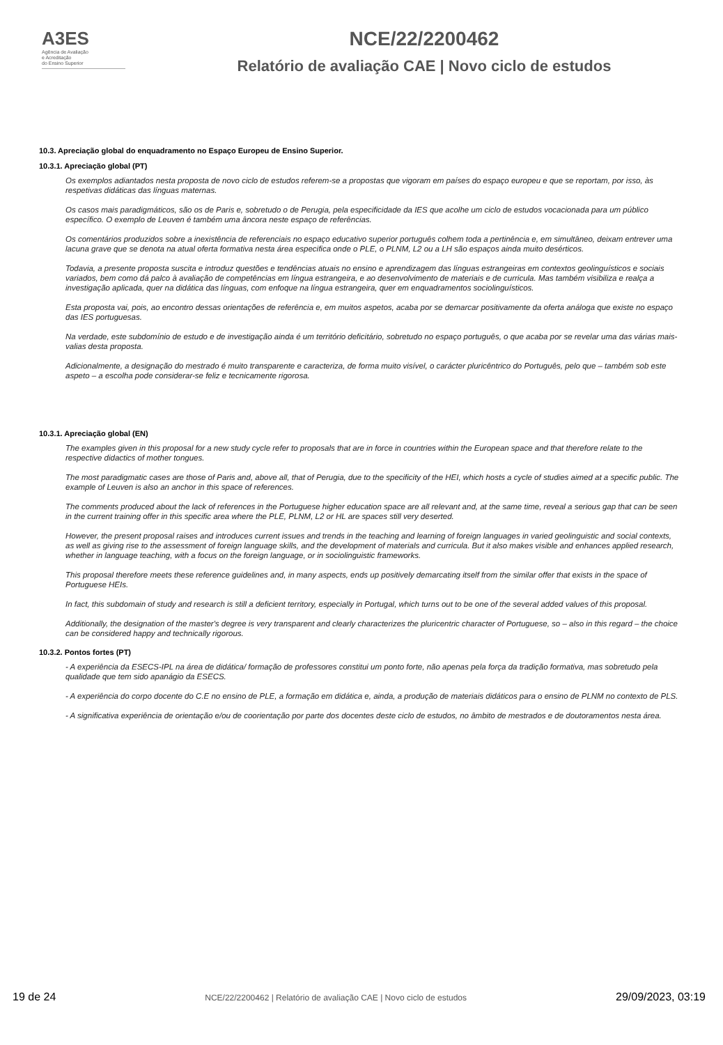A3ES
Agência de Avaliação
e Acreditação
do Ensino Superior
NCE/22/2200462
Relatório de avaliação CAE | Novo ciclo de estudos
10.3. Apreciação global do enquadramento no Espaço Europeu de Ensino Superior.
10.3.1. Apreciação global (PT)
Os exemplos adiantados nesta proposta de novo ciclo de estudos referem-se a propostas que vigoram em países do espaço europeu e que se reportam, por isso, às respetivas didáticas das línguas maternas.
Os casos mais paradigmáticos, são os de Paris e, sobretudo o de Perugia, pela especificidade da IES que acolhe um ciclo de estudos vocacionada para um público específico. O exemplo de Leuven é também uma âncora neste espaço de referências.
Os comentários produzidos sobre a inexistência de referenciais no espaço educativo superior português colhem toda a pertinência e, em simultâneo, deixam entrever uma lacuna grave que se denota na atual oferta formativa nesta área especifica onde o PLE, o PLNM, L2 ou a LH são espaços ainda muito desérticos.
Todavia, a presente proposta suscita e introduz questões e tendências atuais no ensino e aprendizagem das línguas estrangeiras em contextos geolinguísticos e sociais variados, bem como dá palco à avaliação de competências em língua estrangeira, e ao desenvolvimento de materiais e de curricula. Mas também visibiliza e realça a investigação aplicada, quer na didática das línguas, com enfoque na língua estrangeira, quer em enquadramentos sociolinguísticos.
Esta proposta vai, pois, ao encontro dessas orientações de referência e, em muitos aspetos, acaba por se demarcar positivamente da oferta análoga que existe no espaço das IES portuguesas.
Na verdade, este subdomínio de estudo e de investigação ainda é um território deficitário, sobretudo no espaço português, o que acaba por se revelar uma das várias mais-valias desta proposta.
Adicionalmente, a designação do mestrado é muito transparente e caracteriza, de forma muito visível, o carácter pluricêntrico do Português, pelo que – também sob este aspeto – a escolha pode considerar-se feliz e tecnicamente rigorosa.
10.3.1. Apreciação global (EN)
The examples given in this proposal for a new study cycle refer to proposals that are in force in countries within the European space and that therefore relate to the respective didactics of mother tongues.
The most paradigmatic cases are those of Paris and, above all, that of Perugia, due to the specificity of the HEI, which hosts a cycle of studies aimed at a specific public. The example of Leuven is also an anchor in this space of references.
The comments produced about the lack of references in the Portuguese higher education space are all relevant and, at the same time, reveal a serious gap that can be seen in the current training offer in this specific area where the PLE, PLNM, L2 or HL are spaces still very deserted.
However, the present proposal raises and introduces current issues and trends in the teaching and learning of foreign languages in varied geolinguistic and social contexts, as well as giving rise to the assessment of foreign language skills, and the development of materials and curricula. But it also makes visible and enhances applied research, whether in language teaching, with a focus on the foreign language, or in sociolinguistic frameworks.
This proposal therefore meets these reference guidelines and, in many aspects, ends up positively demarcating itself from the similar offer that exists in the space of Portuguese HEIs.
In fact, this subdomain of study and research is still a deficient territory, especially in Portugal, which turns out to be one of the several added values of this proposal.
Additionally, the designation of the master's degree is very transparent and clearly characterizes the pluricentric character of Portuguese, so – also in this regard – the choice can be considered happy and technically rigorous.
10.3.2. Pontos fortes (PT)
- A experiência da ESECS-IPL na área de didática/ formação de professores constitui um ponto forte, não apenas pela força da tradição formativa, mas sobretudo pela qualidade que tem sido apanágio da ESECS.
- A experiência do corpo docente do C.E no ensino de PLE, a formação em didática e, ainda, a produção de materiais didáticos para o ensino de PLNM no contexto de PLS.
- A significativa experiência de orientação e/ou de coorientação por parte dos docentes deste ciclo de estudos, no âmbito de mestrados e de doutoramentos nesta área.
19 de 24 NCE/22/2200462 | Relatório de avaliação CAE | Novo ciclo de estudos 29/09/2023, 03:19